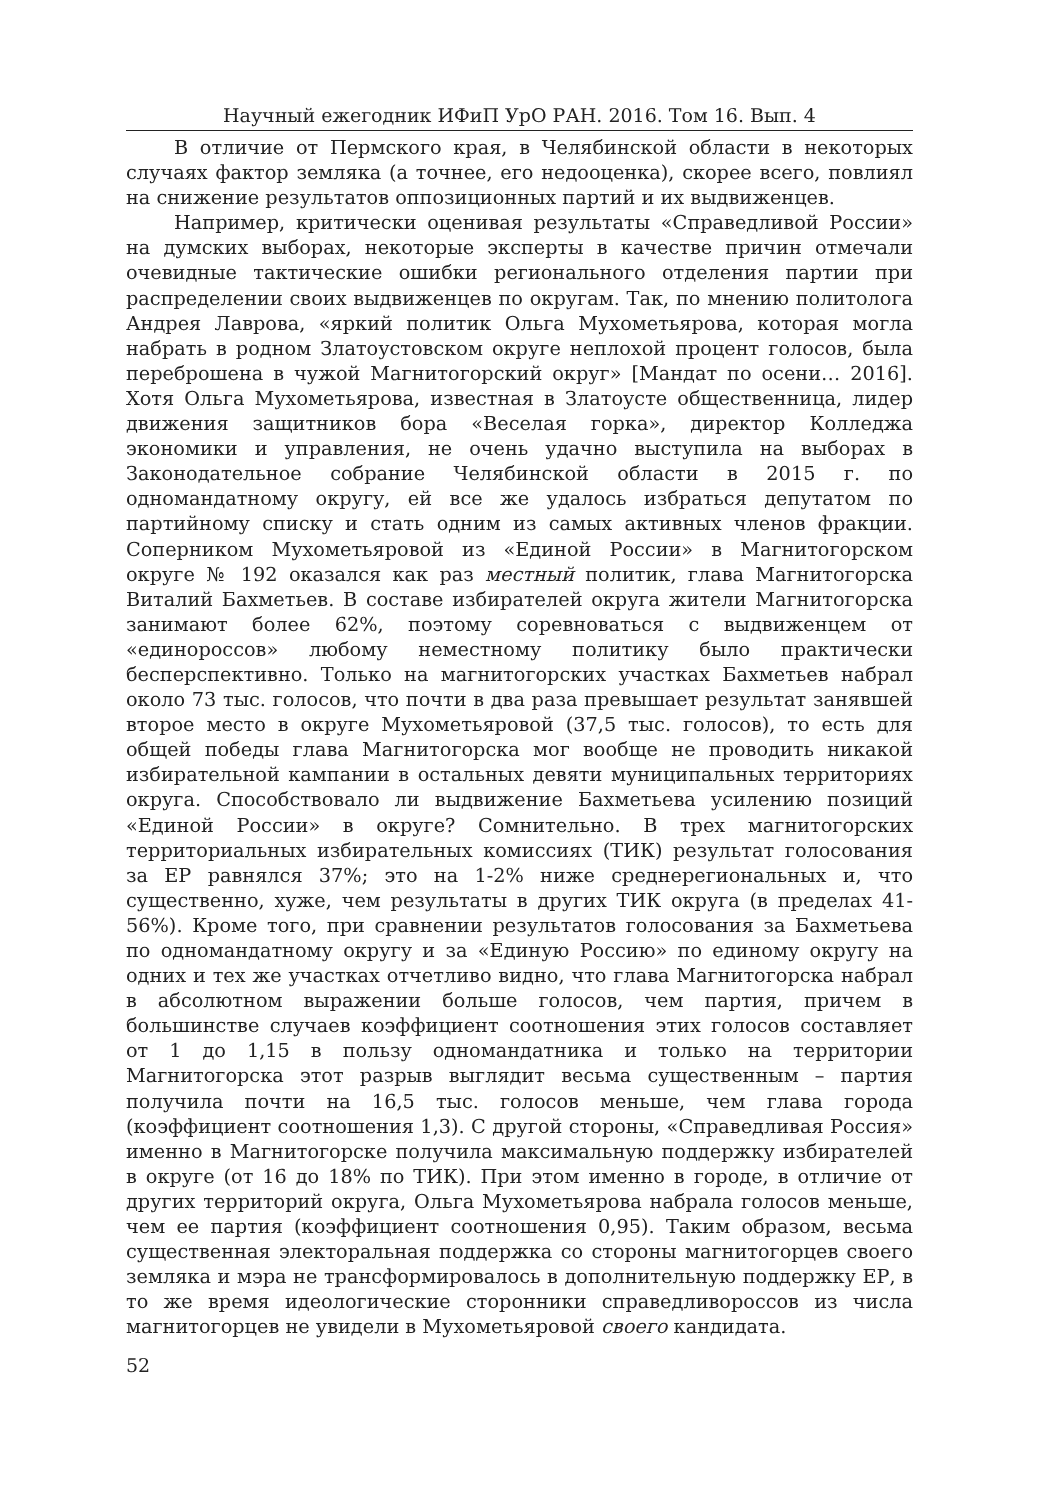Научный ежегодник ИФиП УрО РАН. 2016. Том 16. Вып. 4
В отличие от Пермского края, в Челябинской области в некоторых случаях фактор земляка (а точнее, его недооценка), скорее всего, повлиял на снижение результатов оппозиционных партий и их выдвиженцев.
Например, критически оценивая результаты «Справедливой России» на думских выборах, некоторые эксперты в качестве причин отмечали очевидные тактические ошибки регионального отделения партии при распределении своих выдвиженцев по округам. Так, по мнению политолога Андрея Лаврова, «яркий политик Ольга Мухометьярова, которая могла набрать в родном Златоустовском округе неплохой процент голосов, была переброшена в чужой Магнитогорский округ» [Мандат по осени… 2016]. Хотя Ольга Мухометьярова, известная в Златоусте общественница, лидер движения защитников бора «Веселая горка», директор Колледжа экономики и управления, не очень удачно выступила на выборах в Законодательное собрание Челябинской области в 2015 г. по одномандатному округу, ей все же удалось избраться депутатом по партийному списку и стать одним из самых активных членов фракции. Соперником Мухометьяровой из «Единой России» в Магнитогорском округе № 192 оказался как раз местный политик, глава Магнитогорска Виталий Бахметьев. В составе избирателей округа жители Магнитогорска занимают более 62%, поэтому соревноваться с выдвиженцем от «единороссов» любому неместному политику было практически бесперспективно. Только на магнитогорских участках Бахметьев набрал около 73 тыс. голосов, что почти в два раза превышает результат занявшей второе место в округе Мухометьяровой (37,5 тыс. голосов), то есть для общей победы глава Магнитогорска мог вообще не проводить никакой избирательной кампании в остальных девяти муниципальных территориях округа. Способствовало ли выдвижение Бахметьева усилению позиций «Единой России» в округе? Сомнительно. В трех магнитогорских территориальных избирательных комиссиях (ТИК) результат голосования за ЕР равнялся 37%; это на 1-2% ниже среднерегиональных и, что существенно, хуже, чем результаты в других ТИК округа (в пределах 41-56%). Кроме того, при сравнении результатов голосования за Бахметьева по одномандатному округу и за «Единую Россию» по единому округу на одних и тех же участках отчетливо видно, что глава Магнитогорска набрал в абсолютном выражении больше голосов, чем партия, причем в большинстве случаев коэффициент соотношения этих голосов составляет от 1 до 1,15 в пользу одномандатника и только на территории Магнитогорска этот разрыв выглядит весьма существенным – партия получила почти на 16,5 тыс. голосов меньше, чем глава города (коэффициент соотношения 1,3). С другой стороны, «Справедливая Россия» именно в Магнитогорске получила максимальную поддержку избирателей в округе (от 16 до 18% по ТИК). При этом именно в городе, в отличие от других территорий округа, Ольга Мухометьярова набрала голосов меньше, чем ее партия (коэффициент соотношения 0,95). Таким образом, весьма существенная электоральная поддержка со стороны магнитогорцев своего земляка и мэра не трансформировалось в дополнительную поддержку ЕР, в то же время идеологические сторонники справедливороссов из числа магнитогорцев не увидели в Мухометьяровой своего кандидата.
52